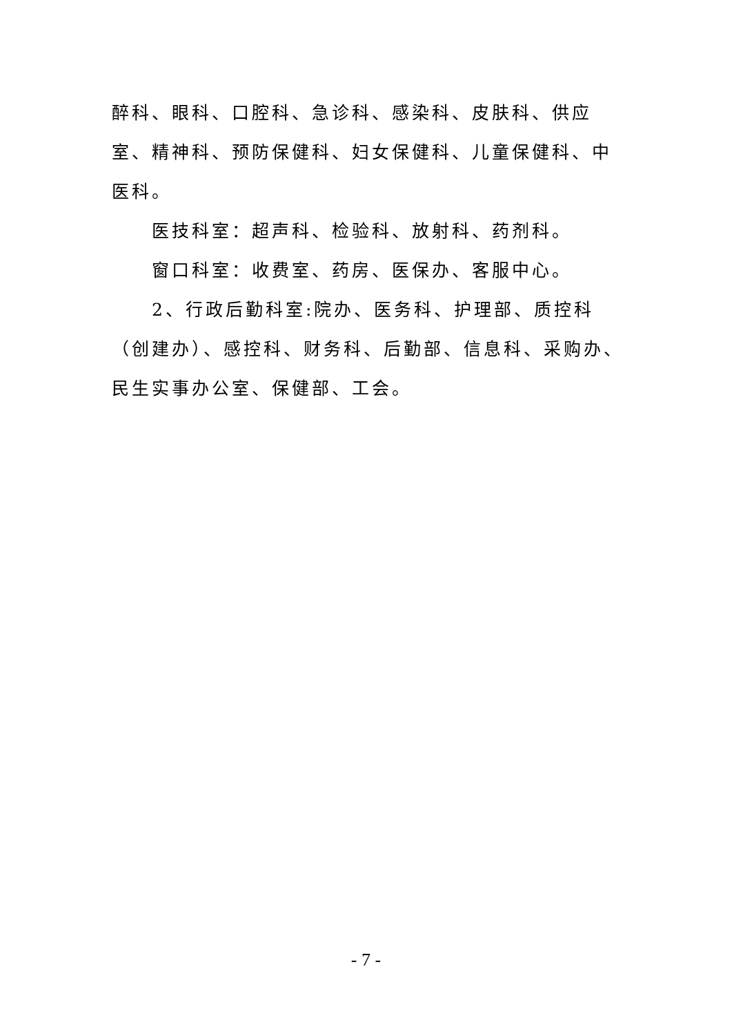醉科、眼科、口腔科、急诊科、感染科、皮肤科、供应室、精神科、预防保健科、妇女保健科、儿童保健科、中医科。
医技科室：超声科、检验科、放射科、药剂科。
窗口科室：收费室、药房、医保办、客服中心。
2、行政后勤科室:院办、医务科、护理部、质控科（创建办）、感控科、财务科、后勤部、信息科、采购办、民生实事办公室、保健部、工会。
- 7 -